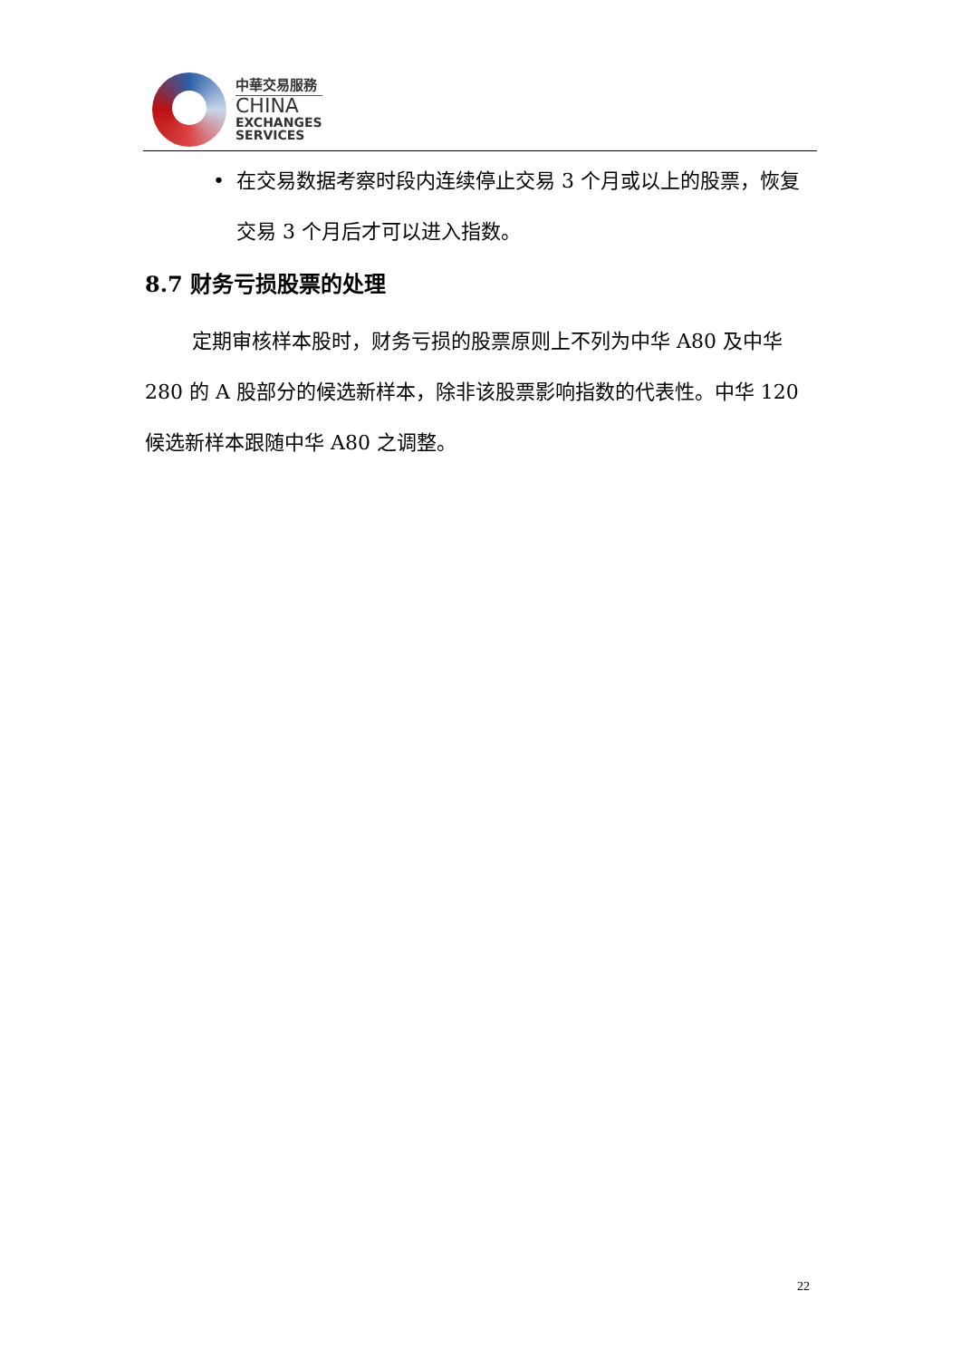中華交易服務
CHINA
EXCHANGES
SERVICES
• 在交易数据考察时段内连续停止交易 3 个月或以上的股票，恢复交易 3 个月后才可以进入指数。
8.7 财务亏损股票的处理
定期审核样本股时，财务亏损的股票原则上不列为中华 A80 及中华 280 的 A 股部分的候选新样本，除非该股票影响指数的代表性。中华 120 候选新样本跟随中华 A80 之调整。
22